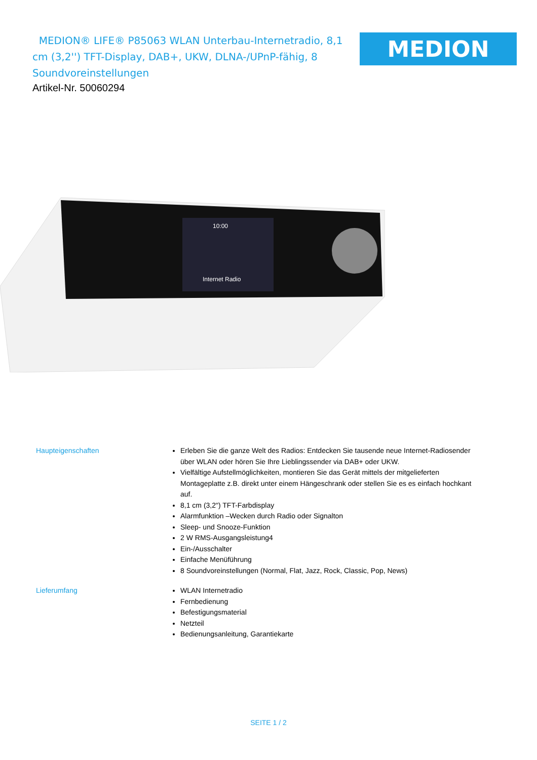MEDION® LIFE® P85063 WLAN Unterbau-Internetradio, 8,1 cm (3,2'') TFT-Display, DAB+, UKW, DLNA-/UPnP-fähig, 8 Soundvoreinstellungen
MEDION
Artikel-Nr. 50060294
Internet Radio
10:00
Haupteigenschaften Erleben Sie die ganze Welt des Radios: Entdecken Sie tausende neue Internet-Radiosender über WLAN oder hören Sie Ihre Lieblingssender via DAB+ oder UKW.
Vielfältige Aufstellmöglichkeiten, montieren Sie das Gerät mittels der mitgelieferten Montageplatte z.B. direkt unter einem Hängeschrank oder stellen Sie es es einfach hochkant auf.
8,1 cm (3,2") TFT-Farbdisplay
Alarmfunktion –Wecken durch Radio oder Signalton
Sleep- und Snooze-Funktion
2 W RMS-Ausgangsleistung4
Ein-/Ausschalter
Einfache Menüführung
8 Soundvoreinstellungen (Normal, Flat, Jazz, Rock, Classic, Pop, News)
Lieferumfang WLAN Internetradio
Fernbedienung
Befestigungsmaterial
Netzteil
Bedienungsanleitung, Garantiekarte
SEITE 1 / 2